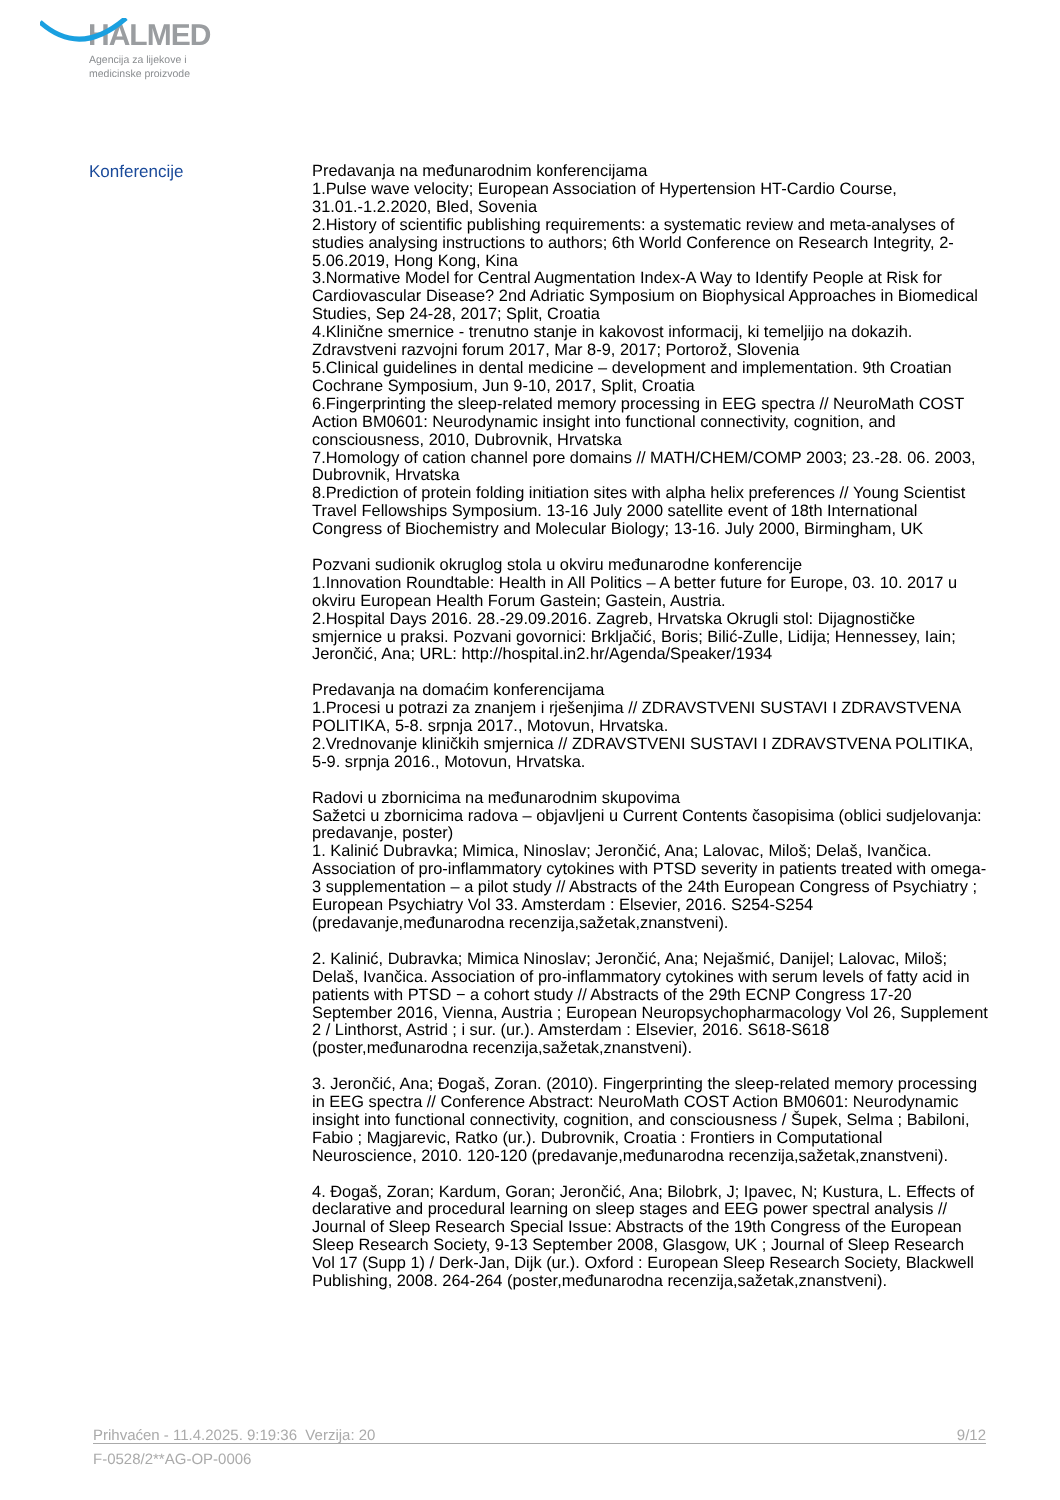HALMED
Agencija za lijekove i
medicinske proizvode
Konferencije
Predavanja na međunarodnim konferencijama
1.Pulse wave velocity; European Association of Hypertension HT-Cardio Course, 31.01.-1.2.2020, Bled, Sovenia
2.History of scientific publishing requirements: a systematic review and meta-analyses of studies analysing instructions to authors; 6th World Conference on Research Integrity, 2-5.06.2019, Hong Kong, Kina
3.Normative Model for Central Augmentation Index-A Way to Identify People at Risk for Cardiovascular Disease? 2nd Adriatic Symposium on Biophysical Approaches in Biomedical Studies, Sep 24-28, 2017; Split, Croatia
4.Klinične smernice - trenutno stanje in kakovost informacij, ki temeljijo na dokazih. Zdravstveni razvojni forum 2017, Mar 8-9, 2017; Portorož, Slovenia
5.Clinical guidelines in dental medicine – development and implementation. 9th Croatian Cochrane Symposium, Jun 9-10, 2017, Split, Croatia
6.Fingerprinting the sleep-related memory processing in EEG spectra // NeuroMath COST Action BM0601: Neurodynamic insight into functional connectivity, cognition, and consciousness, 2010, Dubrovnik, Hrvatska
7.Homology of cation channel pore domains // MATH/CHEM/COMP 2003; 23.-28. 06. 2003, Dubrovnik, Hrvatska
8.Prediction of protein folding initiation sites with alpha helix preferences // Young Scientist Travel Fellowships Symposium. 13-16 July 2000 satellite event of 18th International Congress of Biochemistry and Molecular Biology; 13-16. July 2000, Birmingham, UK
Pozvani sudionik okruglog stola u okviru međunarodne konferencije
1.Innovation Roundtable: Health in All Politics – A better future for Europe, 03. 10. 2017 u okviru European Health Forum Gastein; Gastein, Austria.
2.Hospital Days 2016. 28.-29.09.2016. Zagreb, Hrvatska Okrugli stol: Dijagnostičke smjernice u praksi. Pozvani govornici: Brkljačić, Boris; Bilić-Zulle, Lidija; Hennessey, Iain; Jerončić, Ana; URL: http://hospital.in2.hr/Agenda/Speaker/1934
Predavanja na domaćim konferencijama
1.Procesi u potrazi za znanjem i rješenjima // ZDRAVSTVENI SUSTAVI I ZDRAVSTVENA POLITIKA, 5-8. srpnja 2017., Motovun, Hrvatska.
2.Vrednovanje kliničkih smjernica // ZDRAVSTVENI SUSTAVI I ZDRAVSTVENA POLITIKA, 5-9. srpnja 2016., Motovun, Hrvatska.
Radovi u zbornicima na međunarodnim skupovima
Sažetci u zbornicima radova – objavljeni u Current Contents časopisima (oblici sudjelovanja: predavanje, poster)
1. Kalinić Dubravka; Mimica, Ninoslav; Jerončić, Ana; Lalovac, Miloš; Delaš, Ivančica. Association of pro-inflammatory cytokines with PTSD severity in patients treated with omega-3 supplementation – a pilot study // Abstracts of the 24th European Congress of Psychiatry ; European Psychiatry Vol 33. Amsterdam : Elsevier, 2016. S254-S254 (predavanje,međunarodna recenzija,sažetak,znanstveni).
2. Kalinić, Dubravka; Mimica Ninoslav; Jerončić, Ana; Nejašmić, Danijel; Lalovac, Miloš; Delaš, Ivančica. Association of pro-inflammatory cytokines with serum levels of fatty acid in patients with PTSD − a cohort study // Abstracts of the 29th ECNP Congress 17-20 September 2016, Vienna, Austria ; European Neuropsychopharmacology Vol 26, Supplement 2 / Linthorst, Astrid ; i sur. (ur.). Amsterdam : Elsevier, 2016. S618-S618 (poster,međunarodna recenzija,sažetak,znanstveni).
3. Jerončić, Ana; Đogaš, Zoran. (2010). Fingerprinting the sleep-related memory processing in EEG spectra // Conference Abstract: NeuroMath COST Action BM0601: Neurodynamic insight into functional connectivity, cognition, and consciousness / Šupek, Selma ; Babiloni, Fabio ; Magjarevic, Ratko (ur.). Dubrovnik, Croatia : Frontiers in Computational Neuroscience, 2010. 120-120 (predavanje,međunarodna recenzija,sažetak,znanstveni).
4. Đogaš, Zoran; Kardum, Goran; Jerončić, Ana; Bilobrk, J; Ipavec, N; Kustura, L. Effects of declarative and procedural learning on sleep stages and EEG power spectral analysis // Journal of Sleep Research Special Issue: Abstracts of the 19th Congress of the European Sleep Research Society, 9-13 September 2008, Glasgow, UK ; Journal of Sleep Research Vol 17 (Supp 1) / Derk-Jan, Dijk (ur.). Oxford : European Sleep Research Society, Blackwell Publishing, 2008. 264-264 (poster,međunarodna recenzija,sažetak,znanstveni).
Prihvaćen - 11.4.2025. 9:19:36 Verzija: 20 9/12
F-0528/2**AG-OP-0006